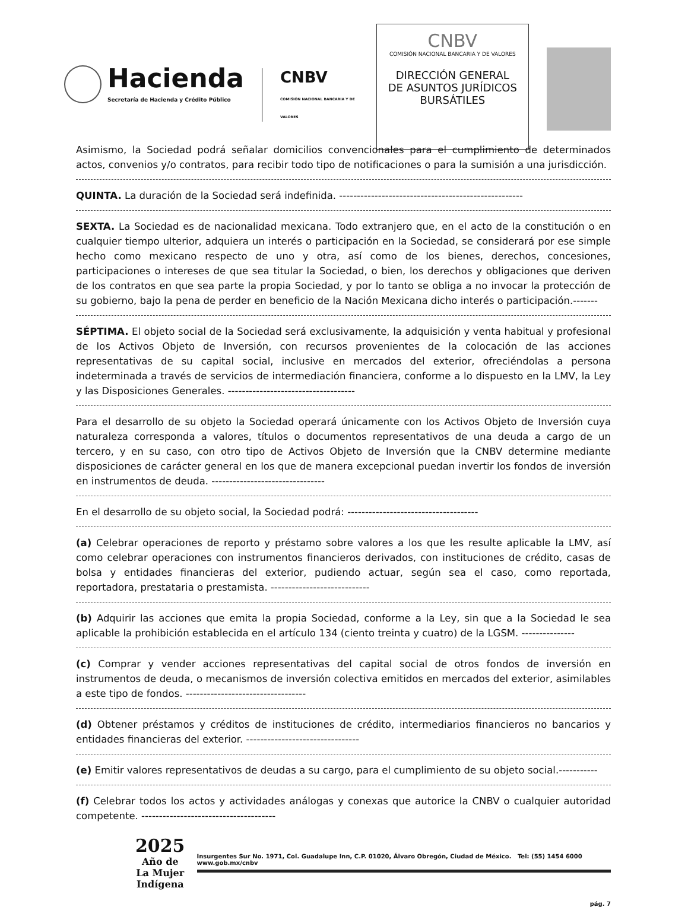Hacienda
Secretaría de Hacienda y Crédito Público
CNBV
COMISIÓN NACIONAL BANCARIA Y DE VALORES
CNBV
COMISIÓN NACIONAL BANCARIA Y DE VALORES
DIRECCIÓN GENERAL
DE ASUNTOS JURÍDICOS
BURSÁTILES
Asimismo, la Sociedad podrá señalar domicilios convencionales para el cumplimiento de determinados actos, convenios y/o contratos, para recibir todo tipo de notificaciones o para la sumisión a una jurisdicción.
QUINTA. La duración de la Sociedad será indefinida. ----------------------------------------------------
SEXTA. La Sociedad es de nacionalidad mexicana. Todo extranjero que, en el acto de la constitución o en cualquier tiempo ulterior, adquiera un interés o participación en la Sociedad, se considerará por ese simple hecho como mexicano respecto de uno y otra, así como de los bienes, derechos, concesiones, participaciones o intereses de que sea titular la Sociedad, o bien, los derechos y obligaciones que deriven de los contratos en que sea parte la propia Sociedad, y por lo tanto se obliga a no invocar la protección de su gobierno, bajo la pena de perder en beneficio de la Nación Mexicana dicho interés o participación.-------
SÉPTIMA. El objeto social de la Sociedad será exclusivamente, la adquisición y venta habitual y profesional de los Activos Objeto de Inversión, con recursos provenientes de la colocación de las acciones representativas de su capital social, inclusive en mercados del exterior, ofreciéndolas a persona indeterminada a través de servicios de intermediación financiera, conforme a lo dispuesto en la LMV, la Ley y las Disposiciones Generales. ------------------------------------
Para el desarrollo de su objeto la Sociedad operará únicamente con los Activos Objeto de Inversión cuya naturaleza corresponda a valores, títulos o documentos representativos de una deuda a cargo de un tercero, y en su caso, con otro tipo de Activos Objeto de Inversión que la CNBV determine mediante disposiciones de carácter general en los que de manera excepcional puedan invertir los fondos de inversión en instrumentos de deuda. --------------------------------
En el desarrollo de su objeto social, la Sociedad podrá: -------------------------------------
(a) Celebrar operaciones de reporto y préstamo sobre valores a los que les resulte aplicable la LMV, así como celebrar operaciones con instrumentos financieros derivados, con instituciones de crédito, casas de bolsa y entidades financieras del exterior, pudiendo actuar, según sea el caso, como reportada, reportadora, prestataria o prestamista. ----------------------------
(b) Adquirir las acciones que emita la propia Sociedad, conforme a la Ley, sin que a la Sociedad le sea aplicable la prohibición establecida en el artículo 134 (ciento treinta y cuatro) de la LGSM. ---------------
(c) Comprar y vender acciones representativas del capital social de otros fondos de inversión en instrumentos de deuda, o mecanismos de inversión colectiva emitidos en mercados del exterior, asimilables a este tipo de fondos. ----------------------------------
(d) Obtener préstamos y créditos de instituciones de crédito, intermediarios financieros no bancarios y entidades financieras del exterior. --------------------------------
(e) Emitir valores representativos de deudas a su cargo, para el cumplimiento de su objeto social.-----------
(f) Celebrar todos los actos y actividades análogas y conexas que autorice la CNBV o cualquier autoridad competente. --------------------------------------
2025
Año de
La Mujer
Indígena
Insurgentes Sur No. 1971, Col. Guadalupe Inn, C.P. 01020, Álvaro Obregón, Ciudad de México. Tel: (55) 1454 6000 www.gob.mx/cnbv
pág. 7